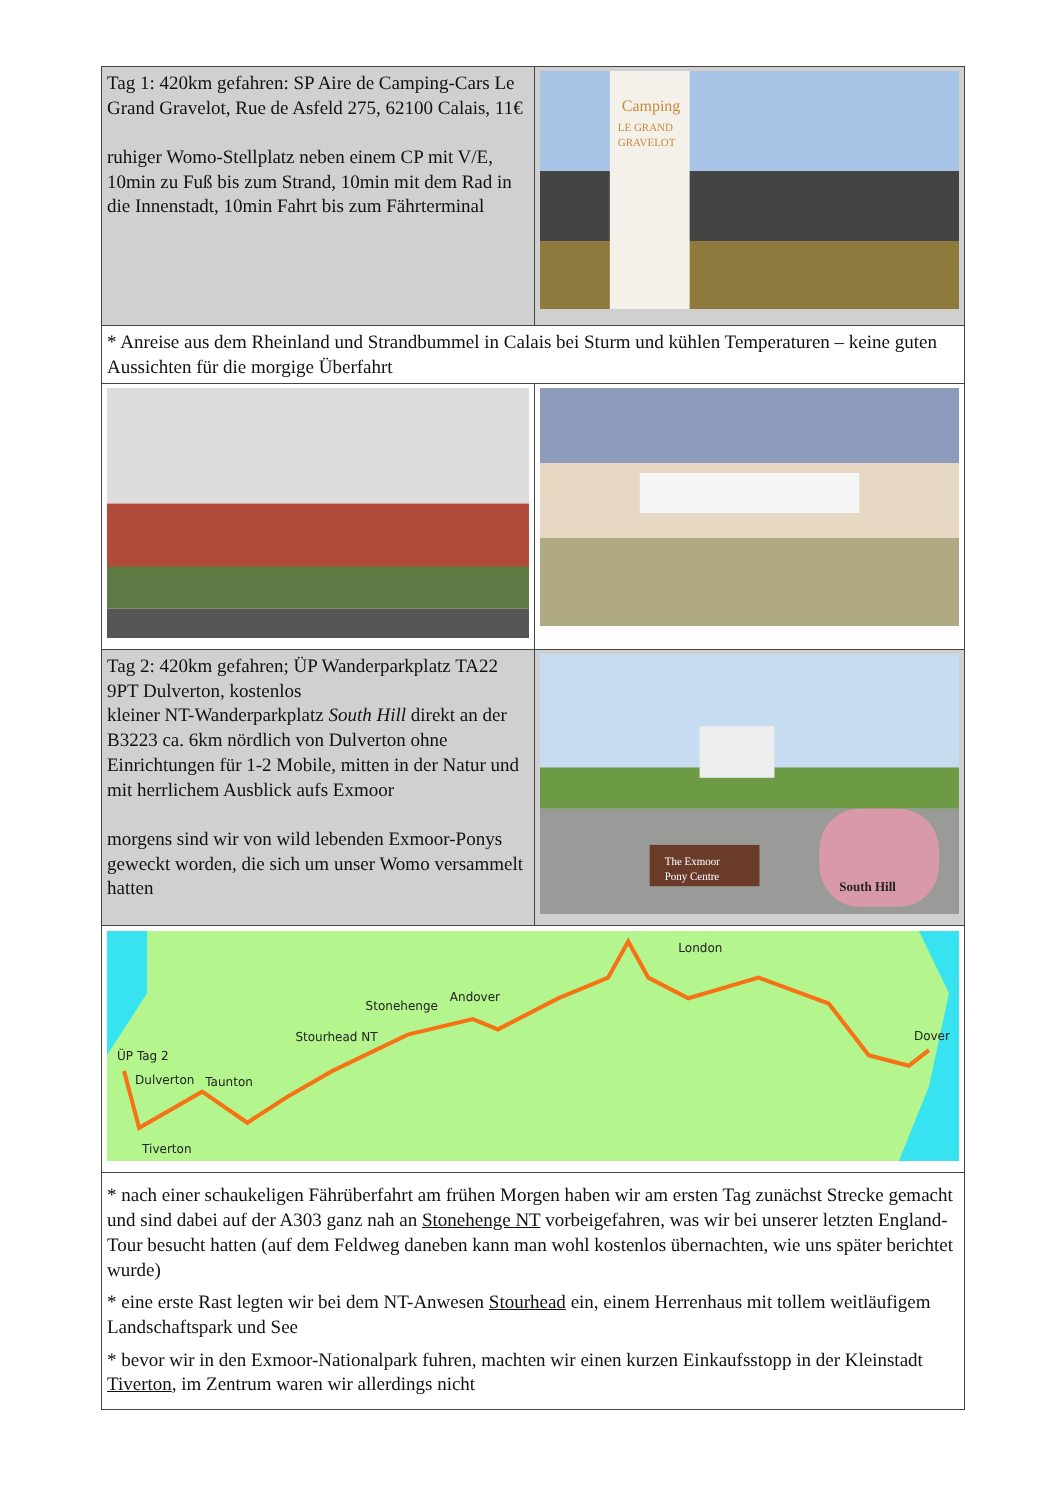| Tag 1: 420km gefahren: SP Aire de Camping-Cars Le Grand Gravelot, Rue de Asfeld 275, 62100 Calais, 11€ ruhiger Womo-Stellplatz neben einem CP mit V/E, 10min zu Fuß bis zum Strand, 10min mit dem Rad in die Innenstadt, 10min Fahrt bis zum Fährterminal | Camping LE GRAND GRAVELOT |
| * Anreise aus dem Rheinland und Strandbummel in Calais bei Sturm und kühlen Temperaturen – keine guten Aussichten für die morgige Überfahrt | |
| Tag 2: 420km gefahren; ÜP Wanderparkplatz TA22 9PT Dulverton, kostenlos kleiner NT-Wanderparkplatz South Hill direkt an der B3223 ca. 6km nördlich von Dulverton ohne Einrichtungen für 1-2 Mobile, mitten in der Natur und mit herrlichem Ausblick aufs Exmoor morgens sind wir von wild lebenden Exmoor-Ponys geweckt worden, die sich um unser Womo versammelt hatten | The Exmoor Pony Centre South Hill |
| ÜP Tag 2 Dulverton Taunton Tiverton Stourhead NT Stonehenge Andover London Dover | |
| * nach einer schaukeligen Fährüberfahrt am frühen Morgen haben wir am ersten Tag zunächst Strecke gemacht und sind dabei auf der A303 ganz nah an Stonehenge NT vorbeigefahren, was wir bei unserer letzten England-Tour besucht hatten (auf dem Feldweg daneben kann man wohl kostenlos übernachten, wie uns später berichtet wurde) * eine erste Rast legten wir bei dem NT-Anwesen Stourhead ein, einem Herrenhaus mit tollem weitläufigem Landschaftspark und See * bevor wir in den Exmoor-Nationalpark fuhren, machten wir einen kurzen Einkaufsstopp in der Kleinstadt Tiverton , im Zentrum waren wir allerdings nicht | |